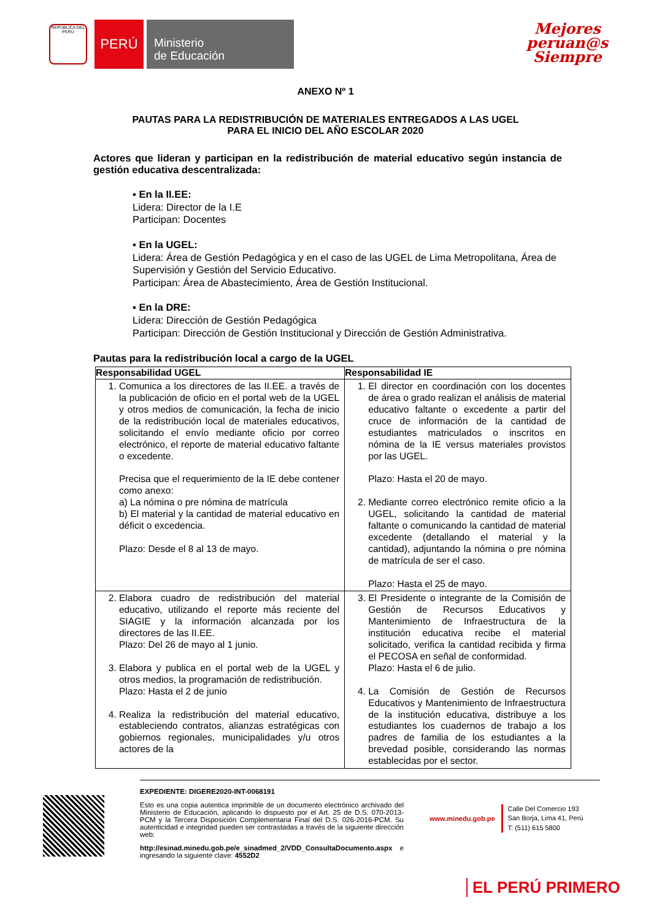REPÚBLICA DEL PERÚ
PERÚ
Ministerio
de Educación
Mejores
peruan@s
Siempre
ANEXO Nº 1
PAUTAS PARA LA REDISTRIBUCIÓN DE MATERIALES ENTREGADOS A LAS UGEL
PARA EL INICIO DEL AÑO ESCOLAR 2020
Actores que lideran y participan en la redistribución de material educativo según instancia de gestión educativa descentralizada:
▪ En la II.EE:
Lidera: Director de la I.E
Participan: Docentes
▪ En la UGEL:
Lidera: Área de Gestión Pedagógica y en el caso de las UGEL de Lima Metropolitana, Área de Supervisión y Gestión del Servicio Educativo.
Participan: Área de Abastecimiento, Área de Gestión Institucional.
▪ En la DRE:
Lidera: Dirección de Gestión Pedagógica
Participan: Dirección de Gestión Institucional y Dirección de Gestión Administrativa.
Pautas para la redistribución local a cargo de la UGEL
| Responsabilidad UGEL | Responsabilidad IE |
| --- | --- |
| 1. Comunica a los directores de las II.EE. a través de la publicación de oficio en el portal web de la UGEL y otros medios de comunicación, la fecha de inicio de la redistribución local de materiales educativos, solicitando el envío mediante oficio por correo electrónico, el reporte de material educativo faltante o excedente. Precisa que el requerimiento de la IE debe contener como anexo: a) La nómina o pre nómina de matrícula b) El material y la cantidad de material educativo en déficit o excedencia. Plazo: Desde el 8 al 13 de mayo. | 1. El director en coordinación con los docentes de área o grado realizan el análisis de material educativo faltante o excedente a partir del cruce de información de la cantidad de estudiantes matriculados o inscritos en nómina de la IE versus materiales provistos por las UGEL. Plazo: Hasta el 20 de mayo. 2. Mediante correo electrónico remite oficio a la UGEL, solicitando la cantidad de material faltante o comunicando la cantidad de material excedente (detallando el material y la cantidad), adjuntando la nómina o pre nómina de matrícula de ser el caso. Plazo: Hasta el 25 de mayo. |
| 2. Elabora cuadro de redistribución del material educativo, utilizando el reporte más reciente del SIAGIE y la información alcanzada por los directores de las II.EE. Plazo: Del 26 de mayo al 1 junio. 3. Elabora y publica en el portal web de la UGEL y otros medios, la programación de redistribución. Plazo: Hasta el 2 de junio 4. Realiza la redistribución del material educativo, estableciendo contratos, alianzas estratégicas con gobiernos regionales, municipalidades y/u otros actores de la | 3. El Presidente o integrante de la Comisión de Gestión de Recursos Educativos y Mantenimiento de Infraestructura de la institución educativa recibe el material solicitado, verifica la cantidad recibida y firma el PECOSA en señal de conformidad. Plazo: Hasta el 6 de julio. 4. La Comisión de Gestión de Recursos Educativos y Mantenimiento de Infraestructura de la institución educativa, distribuye a los estudiantes los cuadernos de trabajo a los padres de familia de los estudiantes a la brevedad posible, considerando las normas establecidas por el sector. |
EXPEDIENTE: DIGERE2020-INT-0068191
Esto es una copia autentica imprimible de un documento electrónico archivado del Ministerio de Educación, aplicando lo dispuesto por el Art. 25 de D.S. 070-2013-PCM y la Tercera Disposición Complementaria Final del D.S. 026-2016-PCM. Su autenticidad e integridad pueden ser contrastadas a través de la siguiente dirección web:
http://esinad.minedu.gob.pe/e_sinadmed_2/VDD_ConsultaDocumento.aspx e ingresando la siguiente clave: 4552D2
www.minedu.gob.pe Calle Del Comercio 193
San Borja, Lima 41, Perú
T: (511) 615 5800
EL PERÚ PRIMERO